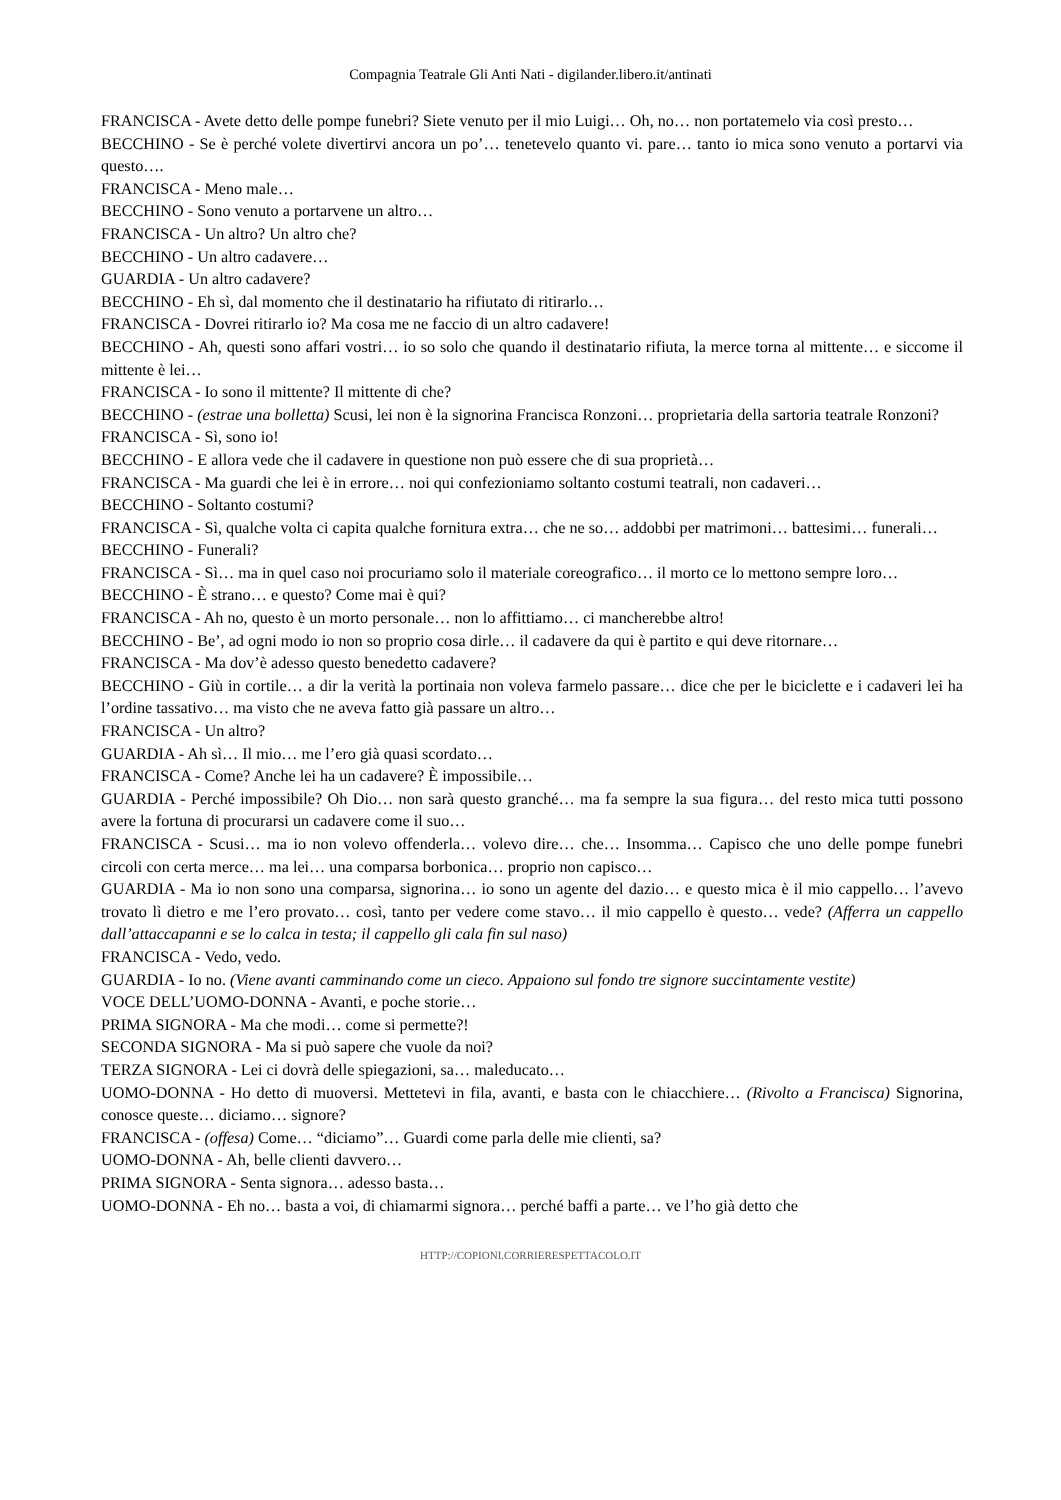Compagnia Teatrale Gli Anti Nati - digilander.libero.it/antinati
FRANCISCA - Avete detto delle pompe funebri? Siete venuto per il mio Luigi… Oh, no… non portatemelo via così presto…
BECCHINO - Se è perché volete divertirvi ancora un po’… tenetevelo quanto vi. pare… tanto io mica sono venuto a portarvi via questo….
FRANCISCA - Meno male…
BECCHINO - Sono venuto a portarvene un altro…
FRANCISCA - Un altro? Un altro che?
BECCHINO - Un altro cadavere…
GUARDIA - Un altro cadavere?
BECCHINO - Eh sì, dal momento che il destinatario ha rifiutato di ritirarlo…
FRANCISCA - Dovrei ritirarlo io? Ma cosa me ne faccio di un altro cadavere!
BECCHINO - Ah, questi sono affari vostri… io so solo che quando il destinatario rifiuta, la merce torna al mittente… e siccome il mittente è lei…
FRANCISCA - Io sono il mittente? Il mittente di che?
BECCHINO - (estrae una bolletta) Scusi, lei non è la signorina Francisca Ronzoni… proprietaria della sartoria teatrale Ronzoni?
FRANCISCA - Sì, sono io!
BECCHINO - E allora vede che il cadavere in questione non può essere che di sua proprietà…
FRANCISCA - Ma guardi che lei è in errore… noi qui confezioniamo soltanto costumi teatrali, non cadaveri…
BECCHINO - Soltanto costumi?
FRANCISCA - Sì, qualche volta ci capita qualche fornitura extra… che ne so… addobbi per matrimoni… battesimi… funerali…
BECCHINO - Funerali?
FRANCISCA - Sì… ma in quel caso noi procuriamo solo il materiale coreografico… il morto ce lo mettono sempre loro…
BECCHINO - È strano… e questo? Come mai è qui?
FRANCISCA - Ah no, questo è un morto personale… non lo affittiamo… ci mancherebbe altro!
BECCHINO - Be’, ad ogni modo io non so proprio cosa dirle… il cadavere da qui è partito e qui deve ritornare…
FRANCISCA - Ma dov’è adesso questo benedetto cadavere?
BECCHINO - Giù in cortile… a dir la verità la portinaia non voleva farmelo passare… dice che per le biciclette e i cadaveri lei ha l’ordine tassativo… ma visto che ne aveva fatto già passare un altro…
FRANCISCA - Un altro?
GUARDIA - Ah sì… Il mio… me l’ero già quasi scordato…
FRANCISCA - Come? Anche lei ha un cadavere? È impossibile…
GUARDIA - Perché impossibile? Oh Dio… non sarà questo granché… ma fa sempre la sua figura… del resto mica tutti possono avere la fortuna di procurarsi un cadavere come il suo…
FRANCISCA - Scusi… ma io non volevo offenderla… volevo dire… che… Insomma… Capisco che uno delle pompe funebri circoli con certa merce… ma lei… una comparsa borbonica… proprio non capisco…
GUARDIA - Ma io non sono una comparsa, signorina… io sono un agente del dazio… e questo mica è il mio cappello… l’avevo trovato lì dietro e me l’ero provato… così, tanto per vedere come stavo… il mio cappello è questo… vede? (Afferra un cappello dall’attaccapanni e se lo calca in testa; il cappello gli cala fin sul naso)
FRANCISCA - Vedo, vedo.
GUARDIA - Io no. (Viene avanti camminando come un cieco. Appaiono sul fondo tre signore succintamente vestite)
VOCE DELL’UOMO-DONNA - Avanti, e poche storie…
PRIMA SIGNORA - Ma che modi… come si permette?!
SECONDA SIGNORA - Ma si può sapere che vuole da noi?
TERZA SIGNORA - Lei ci dovrà delle spiegazioni, sa… maleducato…
UOMO-DONNA - Ho detto di muoversi. Mettetevi in fila, avanti, e basta con le chiacchiere… (Rivolto a Francisca) Signorina, conosce queste… diciamo… signore?
FRANCISCA - (offesa) Come… “diciamo”… Guardi come parla delle mie clienti, sa?
UOMO-DONNA - Ah, belle clienti davvero…
PRIMA SIGNORA - Senta signora… adesso basta…
UOMO-DONNA - Eh no… basta a voi, di chiamarmi signora… perché baffi a parte… ve l’ho già detto che
HTTP://COPIONI.CORRIERESPETTACOLO.IT